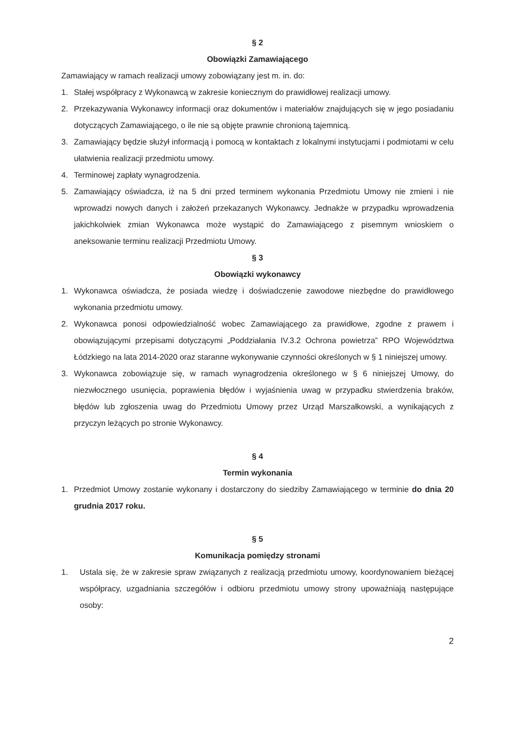§ 2
Obowiązki Zamawiającego
Zamawiający w ramach realizacji umowy zobowiązany jest m. in. do:
1. Stałej współpracy z Wykonawcą w zakresie koniecznym do prawidłowej realizacji umowy.
2. Przekazywania Wykonawcy informacji oraz dokumentów i materiałów znajdujących się w jego posiadaniu dotyczących Zamawiającego, o ile nie są objęte prawnie chronioną tajemnicą.
3. Zamawiający będzie służył informacją i pomocą w kontaktach z lokalnymi instytucjami i podmiotami w celu ułatwienia realizacji przedmiotu umowy.
4. Terminowej zapłaty wynagrodzenia.
5. Zamawiający oświadcza, iż na 5 dni przed terminem wykonania Przedmiotu Umowy nie zmieni i nie wprowadzi nowych danych i założeń przekazanych Wykonawcy. Jednakże w przypadku wprowadzenia jakichkolwiek zmian Wykonawca może wystąpić do Zamawiającego z pisemnym wnioskiem o aneksowanie terminu realizacji Przedmiotu Umowy.
§ 3
Obowiązki wykonawcy
1. Wykonawca oświadcza, że posiada wiedzę i doświadczenie zawodowe niezbędne do prawidłowego wykonania przedmiotu umowy.
2. Wykonawca ponosi odpowiedzialność wobec Zamawiającego za prawidłowe, zgodne z prawem i obowiązującymi przepisami dotyczącymi „Poddziałania IV.3.2 Ochrona powietrza” RPO Województwa Łódzkiego na lata 2014-2020 oraz staranne wykonywanie czynności określonych w § 1 niniejszej umowy.
3. Wykonawca zobowiązuje się, w ramach wynagrodzenia określonego w § 6 niniejszej Umowy, do niezwłocznego usunięcia, poprawienia błędów i wyjaśnienia uwag w przypadku stwierdzenia braków, błędów lub zgłoszenia uwag do Przedmiotu Umowy przez Urząd Marszałkowski, a wynikających z przyczyn leżących po stronie Wykonawcy.
§ 4
Termin wykonania
1. Przedmiot Umowy zostanie wykonany i dostarczony do siedziby Zamawiającego w terminie do dnia 20 grudnia 2017 roku.
§ 5
Komunikacja pomiędzy stronami
1. Ustala się, że w zakresie spraw związanych z realizacją przedmiotu umowy, koordynowaniem bieżącej współpracy, uzgadniania szczegółów i odbioru przedmiotu umowy strony upoważniają następujące osoby:
2